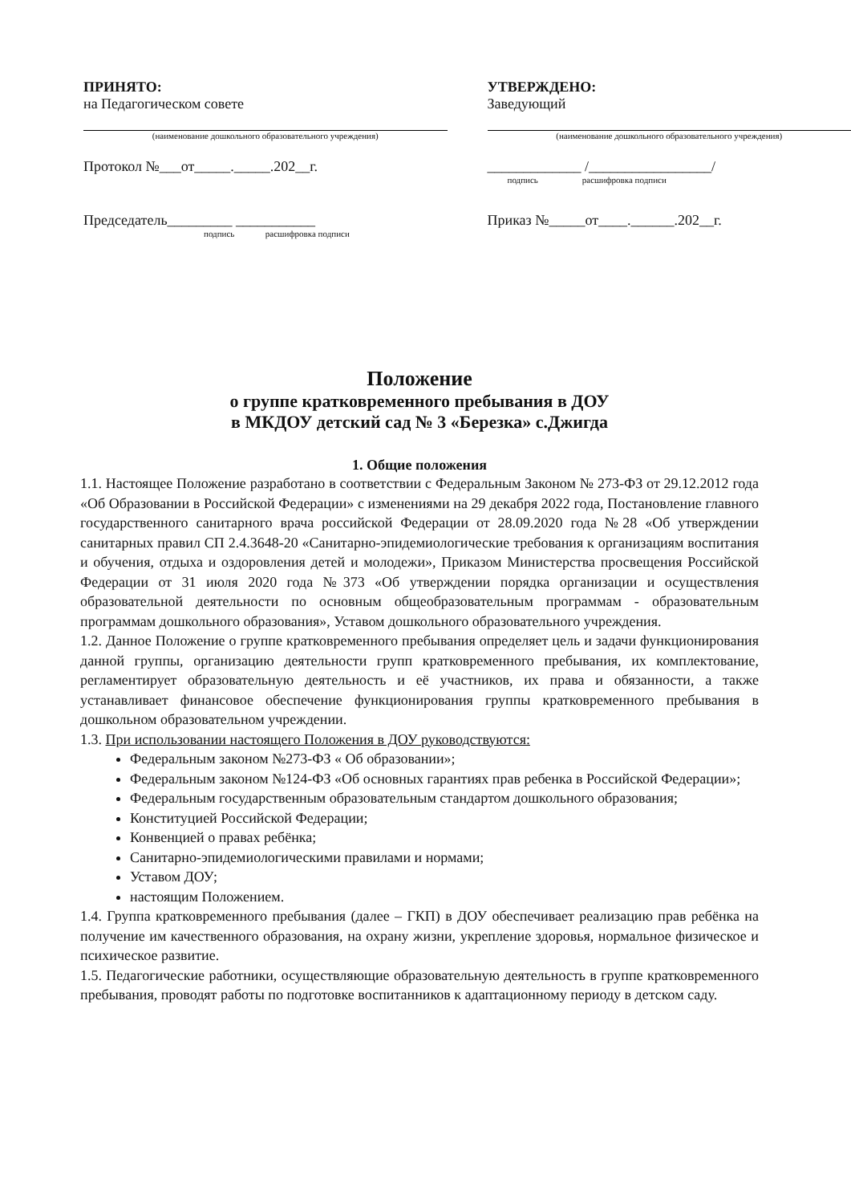ПРИНЯТО:
на Педагогическом совете
(наименование дошкольного образовательного учреждения)
Протокол №___от_____._____.202__г.
Председатель_________ ___________
подпись расшифровка подписи
УТВЕРЖДЕНО:
Заведующий
(наименование дошкольного образовательного учреждения)
_____________ /_________________/
подпись расшифровка подписи
Приказ №_____от____.______.202__г.
Положение
о группе кратковременного пребывания в ДОУ
в МКДОУ детский сад № 3 «Березка» с.Джигда
1. Общие положения
1.1. Настоящее Положение разработано в соответствии с Федеральным Законом № 273-ФЗ от 29.12.2012 года «Об Образовании в Российской Федерации» с изменениями на 29 декабря 2022 года, Постановление главного государственного санитарного врача российской Федерации от 28.09.2020 года №28 «Об утверждении санитарных правил СП 2.4.3648-20 «Санитарно-эпидемиологические требования к организациям воспитания и обучения, отдыха и оздоровления детей и молодежи», Приказом Министерства просвещения Российской Федерации от 31 июля 2020 года №373 «Об утверждении порядка организации и осуществления образовательной деятельности по основным общеобразовательным программам - образовательным программам дошкольного образования», Уставом дошкольного образовательного учреждения.
1.2. Данное Положение о группе кратковременного пребывания определяет цель и задачи функционирования данной группы, организацию деятельности групп кратковременного пребывания, их комплектование, регламентирует образовательную деятельность и её участников, их права и обязанности, а также устанавливает финансовое обеспечение функционирования группы кратковременного пребывания в дошкольном образовательном учреждении.
1.3. При использовании настоящего Положения в ДОУ руководствуются:
Федеральным законом №273-ФЗ « Об образовании»;
Федеральным законом №124-ФЗ «Об основных гарантиях прав ребенка в Российской Федерации»;
Федеральным государственным образовательным стандартом дошкольного образования;
Конституцией Российской Федерации;
Конвенцией о правах ребёнка;
Санитарно-эпидемиологическими правилами и нормами;
Уставом ДОУ;
настоящим Положением.
1.4. Группа кратковременного пребывания (далее – ГКП) в ДОУ обеспечивает реализацию прав ребёнка на получение им качественного образования, на охрану жизни, укрепление здоровья, нормальное физическое и психическое развитие.
1.5. Педагогические работники, осуществляющие образовательную деятельность в группе кратковременного пребывания, проводят работы по подготовке воспитанников к адаптационному периоду в детском саду.